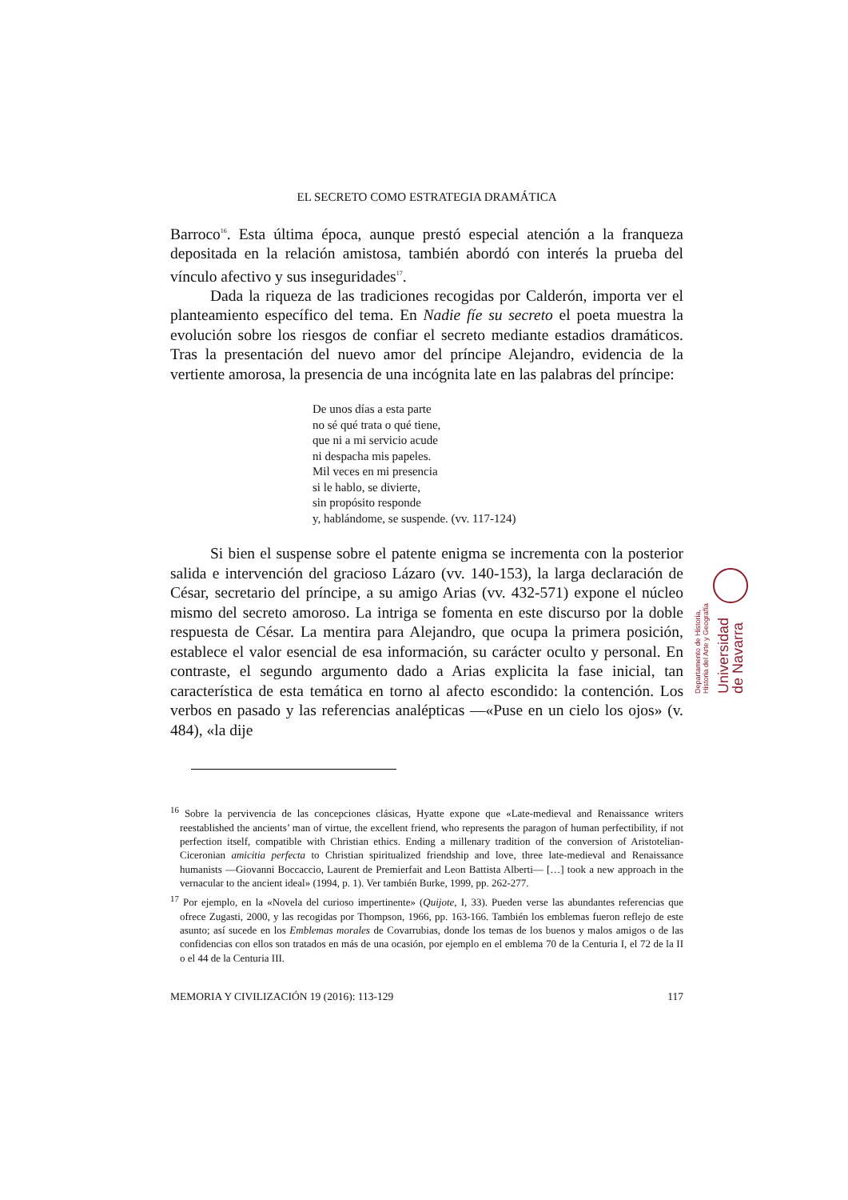EL SECRETO COMO ESTRATEGIA DRAMÁTICA
Barroco<sup>16</sup>. Esta última época, aunque prestó especial atención a la franqueza depositada en la relación amistosa, también abordó con interés la prueba del vínculo afectivo y sus inseguridades<sup>17</sup>.
Dada la riqueza de las tradiciones recogidas por Calderón, importa ver el planteamiento específico del tema. En Nadie fíe su secreto el poeta muestra la evolución sobre los riesgos de confiar el secreto mediante estadios dramáticos. Tras la presentación del nuevo amor del príncipe Alejandro, evidencia de la vertiente amorosa, la presencia de una incógnita late en las palabras del príncipe:
De unos días a esta parte
no sé qué trata o qué tiene,
que ni a mi servicio acude
ni despacha mis papeles.
Mil veces en mi presencia
si le hablo, se divierte,
sin propósito responde
y, hablándome, se suspende. (vv. 117-124)
Si bien el suspense sobre el patente enigma se incrementa con la posterior salida e intervención del gracioso Lázaro (vv. 140-153), la larga declaración de César, secretario del príncipe, a su amigo Arias (vv. 432-571) expone el núcleo mismo del secreto amoroso. La intriga se fomenta en este discurso por la doble respuesta de César. La mentira para Alejandro, que ocupa la primera posición, establece el valor esencial de esa información, su carácter oculto y personal. En contraste, el segundo argumento dado a Arias explicita la fase inicial, tan característica de esta temática en torno al afecto escondido: la contención. Los verbos en pasado y las referencias analépticas —«Puse en un cielo los ojos» (v. 484), «la dije
<sup>16</sup> Sobre la pervivencia de las concepciones clásicas, Hyatte expone que «Late-medieval and Renaissance writers reestablished the ancients’ man of virtue, the excellent friend, who represents the paragon of human perfectibility, if not perfection itself, compatible with Christian ethics. Ending a millenary tradition of the conversion of Aristotelian-Ciceronian amicitia perfecta to Christian spiritualized friendship and love, three late-medieval and Renaissance humanists —Giovanni Boccaccio, Laurent de Premierfait and Leon Battista Alberti— […] took a new approach in the vernacular to the ancient ideal» (1994, p. 1). Ver también Burke, 1999, pp. 262-277.
<sup>17</sup> Por ejemplo, en la «Novela del curioso impertinente» (Quijote, I, 33). Pueden verse las abundantes referencias que ofrece Zugasti, 2000, y las recogidas por Thompson, 1966, pp. 163-166. También los emblemas fueron reflejo de este asunto; así sucede en los Emblemas morales de Covarrubias, donde los temas de los buenos y malos amigos o de las confidencias con ellos son tratados en más de una ocasión, por ejemplo en el emblema 70 de la Centuria I, el 72 de la II o el 44 de la Centuria III.
MEMORIA Y CIVILIZACIÓN 19 (2016): 113-129 117
Departamento de Historia,
Historia del Arte y Geografía Universidad
de Navarra